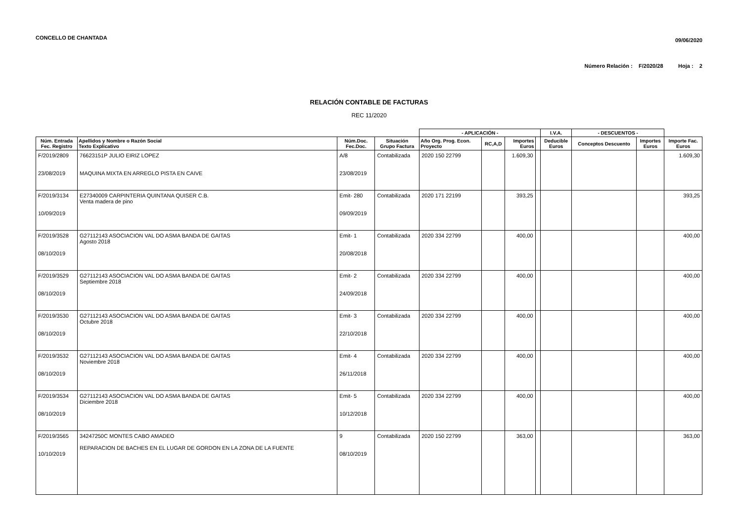CONCELLO DE CHANTADA 09/06/2020
Número Relación : F/2020/28 Hoja : 2
RELACIÓN CONTABLE DE FACTURAS
REC 11/2020
| | | | | - APLICACIÓN - | | | | I.V.A. | - DESCUENTOS - | | |
| --- | --- | --- | --- | --- | --- | --- | --- | --- | --- | --- | --- |
| Núm. Entrada Fec. Registro | Apellidos y Nombre o Razón Social Texto Explicativo | Núm.Doc. Fec.Doc. | Situación Grupo Factura | Año Org. Prog. Econ. Proyecto | RC,A,D | Importes Euros | | Deducible Euros | Conceptos Descuento | Importes Euros | Importe Fac. Euros |
| F/2019/2809 23/08/2019 | 76623151P JULIO EIRIZ LOPEZ MAQUINA MIXTA EN ARREGLO PISTA EN CAIVE | A/8 23/08/2019 | Contabilizada | 2020 150 22799 | | 1.609,30 | | | | | 1.609,30 |
| F/2019/3134 10/09/2019 | E27340009 CARPINTERIA QUINTANA QUISER C.B. Venta madera de pino | Emit- 280 09/09/2019 | Contabilizada | 2020 171 22199 | | 393,25 | | | | | 393,25 |
| F/2019/3528 08/10/2019 | G27112143 ASOCIACION VAL DO ASMA BANDA DE GAITAS Agosto 2018 | Emit- 1 20/08/2018 | Contabilizada | 2020 334 22799 | | 400,00 | | | | | 400,00 |
| F/2019/3529 08/10/2019 | G27112143 ASOCIACION VAL DO ASMA BANDA DE GAITAS Septiembre 2018 | Emit- 2 24/09/2018 | Contabilizada | 2020 334 22799 | | 400,00 | | | | | 400,00 |
| F/2019/3530 08/10/2019 | G27112143 ASOCIACION VAL DO ASMA BANDA DE GAITAS Octubre 2018 | Emit- 3 22/10/2018 | Contabilizada | 2020 334 22799 | | 400,00 | | | | | 400,00 |
| F/2019/3532 08/10/2019 | G27112143 ASOCIACION VAL DO ASMA BANDA DE GAITAS Noviembre 2018 | Emit- 4 26/11/2018 | Contabilizada | 2020 334 22799 | | 400,00 | | | | | 400,00 |
| F/2019/3534 08/10/2019 | G27112143 ASOCIACION VAL DO ASMA BANDA DE GAITAS Diciembre 2018 | Emit- 5 10/12/2018 | Contabilizada | 2020 334 22799 | | 400,00 | | | | | 400,00 |
| F/2019/3565 10/10/2019 | 34247250C MONTES CABO AMADEO REPARACION DE BACHES EN EL LUGAR DE GORDON EN LA ZONA DE LA FUENTE | 9 08/10/2019 | Contabilizada | 2020 150 22799 | | 363,00 | | | | | 363,00 |